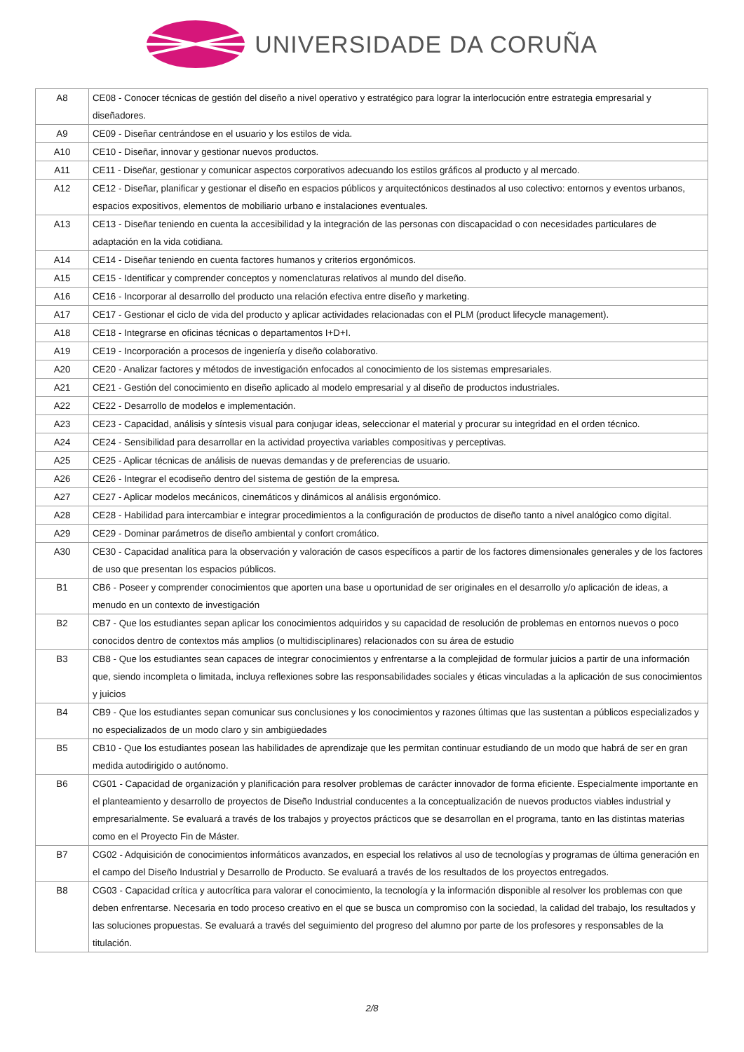UNIVERSIDADE DA CORUÑA
| A8 | CE08 - Conocer técnicas de gestión del diseño a nivel operativo y estratégico para lograr la interlocución entre estrategia empresarial y diseñadores. |
| A9 | CE09 - Diseñar centrándose en el usuario y los estilos de vida. |
| A10 | CE10 - Diseñar, innovar y gestionar nuevos productos. |
| A11 | CE11 - Diseñar, gestionar y comunicar aspectos corporativos adecuando los estilos gráficos al producto y al mercado. |
| A12 | CE12 - Diseñar, planificar y gestionar el diseño en espacios públicos y arquitectónicos destinados al uso colectivo: entornos y eventos urbanos, espacios expositivos, elementos de mobiliario urbano e instalaciones eventuales. |
| A13 | CE13 - Diseñar teniendo en cuenta la accesibilidad y la integración de las personas con discapacidad o con necesidades particulares de adaptación en la vida cotidiana. |
| A14 | CE14 - Diseñar teniendo en cuenta factores humanos y criterios ergonómicos. |
| A15 | CE15 - Identificar y comprender conceptos y nomenclaturas relativos al mundo del diseño. |
| A16 | CE16 - Incorporar al desarrollo del producto una relación efectiva entre diseño y marketing. |
| A17 | CE17 - Gestionar el ciclo de vida del producto y aplicar actividades relacionadas con el PLM (product lifecycle management). |
| A18 | CE18 - Integrarse en oficinas técnicas o departamentos I+D+I. |
| A19 | CE19 - Incorporación a procesos de ingeniería y diseño colaborativo. |
| A20 | CE20 - Analizar factores y métodos de investigación enfocados al conocimiento de los sistemas empresariales. |
| A21 | CE21 - Gestión del conocimiento en diseño aplicado al modelo empresarial y al diseño de productos industriales. |
| A22 | CE22 - Desarrollo de modelos e implementación. |
| A23 | CE23 - Capacidad, análisis y síntesis visual para conjugar ideas, seleccionar el material y procurar su integridad en el orden técnico. |
| A24 | CE24 - Sensibilidad para desarrollar en la actividad proyectiva variables compositivas y perceptivas. |
| A25 | CE25 - Aplicar técnicas de análisis de nuevas demandas y de preferencias de usuario. |
| A26 | CE26 - Integrar el ecodiseño dentro del sistema de gestión de la empresa. |
| A27 | CE27 - Aplicar modelos mecánicos, cinemáticos y dinámicos al análisis ergonómico. |
| A28 | CE28 - Habilidad para intercambiar e integrar procedimientos a la configuración de productos de diseño tanto a nivel analógico como digital. |
| A29 | CE29 - Dominar parámetros de diseño ambiental y confort cromático. |
| A30 | CE30 - Capacidad analítica para la observación y valoración de casos específicos a partir de los factores dimensionales generales y de los factores de uso que presentan los espacios públicos. |
| B1 | CB6 - Poseer y comprender conocimientos que aporten una base u oportunidad de ser originales en el desarrollo y/o aplicación de ideas, a menudo en un contexto de investigación |
| B2 | CB7 - Que los estudiantes sepan aplicar los conocimientos adquiridos y su capacidad de resolución de problemas en entornos nuevos o poco conocidos dentro de contextos más amplios (o multidisciplinares) relacionados con su área de estudio |
| B3 | CB8 - Que los estudiantes sean capaces de integrar conocimientos y enfrentarse a la complejidad de formular juicios a partir de una información que, siendo incompleta o limitada, incluya reflexiones sobre las responsabilidades sociales y éticas vinculadas a la aplicación de sus conocimientos y juicios |
| B4 | CB9 - Que los estudiantes sepan comunicar sus conclusiones y los conocimientos y razones últimas que las sustentan a públicos especializados y no especializados de un modo claro y sin ambigüedades |
| B5 | CB10 - Que los estudiantes posean las habilidades de aprendizaje que les permitan continuar estudiando de un modo que habrá de ser en gran medida autodirigido o autónomo. |
| B6 | CG01 - Capacidad de organización y planificación para resolver problemas de carácter innovador de forma eficiente. Especialmente importante en el planteamiento y desarrollo de proyectos de Diseño Industrial conducentes a la conceptualización de nuevos productos viables industrial y empresarialmente. Se evaluará a través de los trabajos y proyectos prácticos que se desarrollan en el programa, tanto en las distintas materias como en el Proyecto Fin de Máster. |
| B7 | CG02 - Adquisición de conocimientos informáticos avanzados, en especial los relativos al uso de tecnologías y programas de última generación en el campo del Diseño Industrial y Desarrollo de Producto. Se evaluará a través de los resultados de los proyectos entregados. |
| B8 | CG03 - Capacidad crítica y autocrítica para valorar el conocimiento, la tecnología y la información disponible al resolver los problemas con que deben enfrentarse. Necesaria en todo proceso creativo en el que se busca un compromiso con la sociedad, la calidad del trabajo, los resultados y las soluciones propuestas. Se evaluará a través del seguimiento del progreso del alumno por parte de los profesores y responsables de la titulación. |
2/8